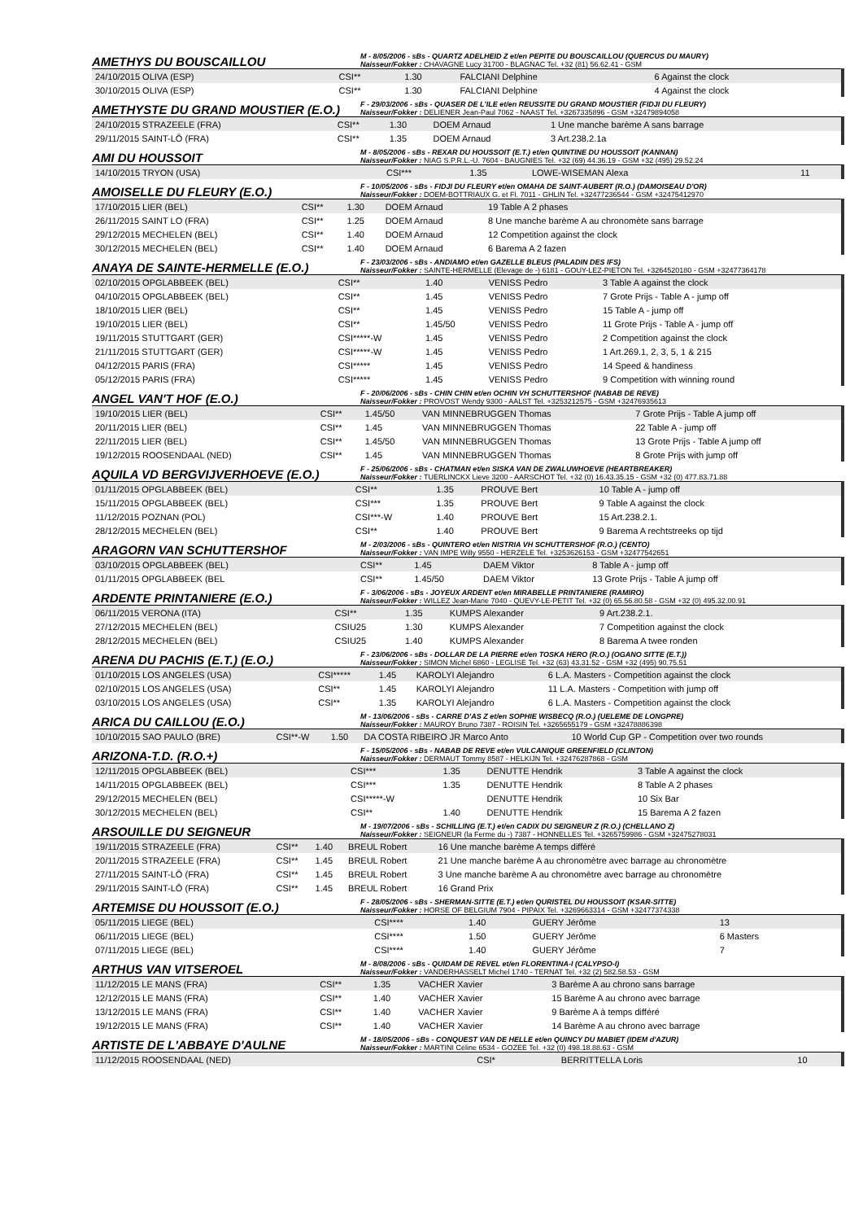AMETHYS DU BOUSCAILLOU
M - 8/05/2006 - sBs - QUARTZ ADELHEID Z et/en PEPITE DU BOUSCAILLOU (QUERCUS DU MAURY)
Naisseur/Fokker : CHAVAGNE Lucy 31700 - BLAGNAC Tel. +32 (81) 56.62.41 - GSM
| 24/10/2015 OLIVA (ESP) | CSI** | 1.30 | FALCIANI Delphine | 6 Against the clock |
| 30/10/2015 OLIVA (ESP) | CSI** | 1.30 | FALCIANI Delphine | 4 Against the clock |
AMETHYSTE DU GRAND MOUSTIER (E.O.)
F - 29/03/2006 - sBs - QUASER DE L'ILE et/en REUSSITE DU GRAND MOUSTIER (FIDJI DU FLEURY)
Naisseur/Fokker : DELIENER Jean-Paul 7062 - NAAST Tel. +3267335896 - GSM +32479894058
| 24/10/2015 STRAZEELE (FRA) | CSI** | 1.30 | DOEM Arnaud | 1 Une manche barème A sans barrage |
| 29/11/2015 SAINT-LÔ (FRA) | CSI** | 1.35 | DOEM Arnaud | 3 Art.238.2.1a |
AMI DU HOUSSOIT
M - 8/05/2006 - sBs - REXAR DU HOUSSOIT (E.T.) et/en QUINTINE DU HOUSSOIT (KANNAN)
Naisseur/Fokker : NIAG S.P.R.L.-U. 7604 - BAUGNIES Tel. +32 (69) 44.36.19 - GSM +32 (495) 29.52.24
| 14/10/2015 TRYON (USA) | CSI*** | 1.35 | LOWE-WISEMAN Alexa | 11 |
AMOISELLE DU FLEURY (E.O.)
F - 10/05/2006 - sBs - FIDJI DU FLEURY et/en OMAHA DE SAINT-AUBERT (R.O.) (DAMOISEAU D'OR)
Naisseur/Fokker : DOEM-BOTTRIAUX G. et Fl. 7011 - GHLIN Tel. +32477236544 - GSM +32475412970
| 17/10/2015 LIER (BEL) | CSI** | 1.30 | DOEM Arnaud | 19 Table A 2 phases |
| 26/11/2015 SAINT LO (FRA) | CSI** | 1.25 | DOEM Arnaud | 8 Une manche barème A au chronomète sans barrage |
| 29/12/2015 MECHELEN (BEL) | CSI** | 1.40 | DOEM Arnaud | 12 Competition against the clock |
| 30/12/2015 MECHELEN (BEL) | CSI** | 1.40 | DOEM Arnaud | 6 Barema A 2 fazen |
ANAYA DE SAINTE-HERMELLE (E.O.)
F - 23/03/2006 - sBs - ANDIAMO et/en GAZELLE BLEUS (PALADIN DES IFS)
Naisseur/Fokker : SAINTE-HERMELLE (Elevage de -) 6181 - GOUY-LEZ-PIETON Tel. +3264520180 - GSM +32477364178
| 02/10/2015 OPGLABBEEK (BEL) | CSI** | 1.40 | VENISS Pedro | 3 Table A against the clock |
| 04/10/2015 OPGLABBEEK (BEL) | CSI** | 1.45 | VENISS Pedro | 7 Grote Prijs - Table A - jump off |
| 18/10/2015 LIER (BEL) | CSI** | 1.45 | VENISS Pedro | 15 Table A - jump off |
| 19/10/2015 LIER (BEL) | CSI** | 1.45/50 | VENISS Pedro | 11 Grote Prijs - Table A - jump off |
| 19/11/2015 STUTTGART (GER) | CSI*****-W | 1.45 | VENISS Pedro | 2 Competition against the clock |
| 21/11/2015 STUTTGART (GER) | CSI*****-W | 1.45 | VENISS Pedro | 1 Art.269.1, 2, 3, 5, 1 & 215 |
| 04/12/2015 PARIS (FRA) | CSI***** | 1.45 | VENISS Pedro | 14 Speed & handiness |
| 05/12/2015 PARIS (FRA) | CSI***** | 1.45 | VENISS Pedro | 9 Competition with winning round |
ANGEL VAN'T HOF (E.O.)
F - 20/06/2006 - sBs - CHIN CHIN et/en OCHIN VH SCHUTTERSHOF (NABAB DE REVE)
Naisseur/Fokker : PROVOST Wendy 9300 - AALST Tel. +3253212575 - GSM +32476935613
| 19/10/2015 LIER (BEL) | CSI** | 1.45/50 | VAN MINNEBRUGGEN Thomas | 7 Grote Prijs - Table A jump off |
| 20/11/2015 LIER (BEL) | CSI** | 1.45 | VAN MINNEBRUGGEN Thomas | 22 Table A - jump off |
| 22/11/2015 LIER (BEL) | CSI** | 1.45/50 | VAN MINNEBRUGGEN Thomas | 13 Grote Prijs - Table A jump off |
| 19/12/2015 ROOSENDAAL (NED) | CSI** | 1.45 | VAN MINNEBRUGGEN Thomas | 8 Grote Prijs with jump off |
AQUILA VD BERGVIJVERHOEVE (E.O.)
F - 25/06/2006 - sBs - CHATMAN et/en SISKA VAN DE ZWALUWHOEVE (HEARTBREAKER)
Naisseur/Fokker : TUERLINCKX Lieve 3200 - AARSCHOT Tel. +32 (0) 16.43.35.15 - GSM +32 (0) 477.83.71.88
| 01/11/2015 OPGLABBEEK (BEL) | CSI** | 1.35 | PROUVE Bert | 10 Table A - jump off |
| 15/11/2015 OPGLABBEEK (BEL) | CSI*** | 1.35 | PROUVE Bert | 9 Table A against the clock |
| 11/12/2015 POZNAN (POL) | CSI***-W | 1.40 | PROUVE Bert | 15 Art.238.2.1. |
| 28/12/2015 MECHELEN (BEL) | CSI** | 1.40 | PROUVE Bert | 9 Barema A rechtstreeks op tijd |
ARAGORN VAN SCHUTTERSHOF
M - 2/03/2006 - sBs - QUINTERO et/en NISTRIA VH SCHUTTERSHOF (R.O.) (CENTO)
Naisseur/Fokker : VAN IMPE Willy 9550 - HERZELE Tel. +3253626153 - GSM +32477542651
| 03/10/2015 OPGLABBEEK (BEL) | CSI** | 1.45 | DAEM Viktor | 8 Table A - jump off |
| 01/11/2015 OPGLABBEEK (BEL | CSI** | 1.45/50 | DAEM Viktor | 13 Grote Prijs - Table A jump off |
ARDENTE PRINTANIERE (E.O.)
F - 3/06/2006 - sBs - JOYEUX ARDENT et/en MIRABELLE PRINTANIERE (RAMIRO)
Naisseur/Fokker : WILLEZ Jean-Marie 7040 - QUEVY-LE-PETIT Tel. +32 (0) 65.56.80.58 - GSM +32 (0) 495.32.00.91
| 06/11/2015 VERONA (ITA) | CSI** | 1.35 | KUMPS Alexander | 9 Art.238.2.1. |
| 27/12/2015 MECHELEN (BEL) | CSIU25 | 1.30 | KUMPS Alexander | 7 Competition against the clock |
| 28/12/2015 MECHELEN (BEL) | CSIU25 | 1.40 | KUMPS Alexander | 8 Barema A twee ronden |
ARENA DU PACHIS (E.T.) (E.O.)
F - 23/06/2006 - sBs - DOLLAR DE LA PIERRE et/en TOSKA HERO (R.O.) (OGANO SITTE (E.T.))
Naisseur/Fokker : SIMON Michel 6860 - LEGLISE Tel. +32 (63) 43.31.52 - GSM +32 (495) 90.75.51
| 01/10/2015 LOS ANGELES (USA) | CSI***** | 1.45 | KAROLYI Alejandro | 6 L.A. Masters - Competition against the clock |
| 02/10/2015 LOS ANGELES (USA) | CSI** | 1.45 | KAROLYI Alejandro | 11 L.A. Masters - Competition with jump off |
| 03/10/2015 LOS ANGELES (USA) | CSI** | 1.35 | KAROLYI Alejandro | 6 L.A. Masters - Competition against the clock |
ARICA DU CAILLOU (E.O.)
M - 13/06/2006 - sBs - CARRE D'AS Z et/en SOPHIE WISBECQ (R.O.) (UELEME DE LONGPRE)
Naisseur/Fokker : MAUROY Bruno 7387 - ROISIN Tel. +3265655179 - GSM +32478886398
| 10/10/2015 SAO PAULO (BRE) | CSI**-W | 1.50 | DA COSTA RIBEIRO JR Marco Anto | 10 World Cup GP - Competition over two rounds |
ARIZONA-T.D. (R.O.+)
F - 15/05/2006 - sBs - NABAB DE REVE et/en VULCANIQUE GREENFIELD (CLINTON)
Naisseur/Fokker : DERMAUT Tommy 8587 - HELKIJN Tel. +32476287868 - GSM
| 12/11/2015 OPGLABBEEK (BEL) | CSI*** | 1.35 | DENUTTE Hendrik | 3 Table A against the clock |
| 14/11/2015 OPGLABBEEK (BEL) | CSI*** | 1.35 | DENUTTE Hendrik | 8 Table A 2 phases |
| 29/12/2015 MECHELEN (BEL) | CSI*****-W | | DENUTTE Hendrik | 10 Six Bar |
| 30/12/2015 MECHELEN (BEL) | CSI** | 1.40 | DENUTTE Hendrik | 15 Barema A 2 fazen |
ARSOUILLE DU SEIGNEUR
M - 19/07/2006 - sBs - SCHILLING (E.T.) et/en CADIX DU SEIGNEUR Z (R.O.) (CHELLANO Z)
Naisseur/Fokker : SEIGNEUR (la Ferme du -) 7387 - HONNELLES Tel. +3265759986 - GSM +32475278031
| 19/11/2015 STRAZEELE (FRA) | CSI** | 1.40 | BREUL Robert | 16 Une manche barème A temps différé |
| 20/11/2015 STRAZEELE (FRA) | CSI** | 1.45 | BREUL Robert | 21 Une manche barème A au chronomètre avec barrage au chronomètre |
| 27/11/2015 SAINT-LÔ (FRA) | CSI** | 1.45 | BREUL Robert | 3 Une manche barème A au chronomètre avec barrage au chronomètre |
| 29/11/2015 SAINT-LÔ (FRA) | CSI** | 1.45 | BREUL Robert | 16 Grand Prix |
ARTEMISE DU HOUSSOIT (E.O.)
F - 28/05/2006 - sBs - SHERMAN-SITTE (E.T.) et/en QURISTEL DU HOUSSOIT (KSAR-SITTE)
Naisseur/Fokker : HORSE OF BELGIUM 7904 - PIPAIX Tel. +3269663314 - GSM +32477374338
| 05/11/2015 LIEGE (BEL) | CSI**** | 1.40 | GUERY Jérôme | 13 |
| 06/11/2015 LIEGE (BEL) | CSI**** | 1.50 | GUERY Jérôme | 6 Masters |
| 07/11/2015 LIEGE (BEL) | CSI**** | 1.40 | GUERY Jérôme | 7 |
ARTHUS VAN VITSEROEL
M - 8/08/2006 - sBs - QUIDAM DE REVEL et/en FLORENTINA-I (CALYPSO-I)
Naisseur/Fokker : VANDERHASSELT Michel 1740 - TERNAT Tel. +32 (2) 582.58.53 - GSM
| 11/12/2015 LE MANS (FRA) | CSI** | 1.35 | VACHER Xavier | 3 Barème A au chrono sans barrage |
| 12/12/2015 LE MANS (FRA) | CSI** | 1.40 | VACHER Xavier | 15 Barème A au chrono avec barrage |
| 13/12/2015 LE MANS (FRA) | CSI** | 1.40 | VACHER Xavier | 9 Barème A à temps différé |
| 19/12/2015 LE MANS (FRA) | CSI** | 1.40 | VACHER Xavier | 14 Barème A au chrono avec barrage |
ARTISTE DE L'ABBAYE D'AULNE
M - 18/05/2006 - sBs - CONQUEST VAN DE HELLE et/en QUINCY DU MABIET (IDEM d'AZUR)
Naisseur/Fokker : MARTINI Céline 6534 - GOZEE Tel. +32 (0) 498.18.88.63 - GSM
| 11/12/2015 ROOSENDAAL (NED) | CSI* | | BERRITTELLA Loris | 10 |